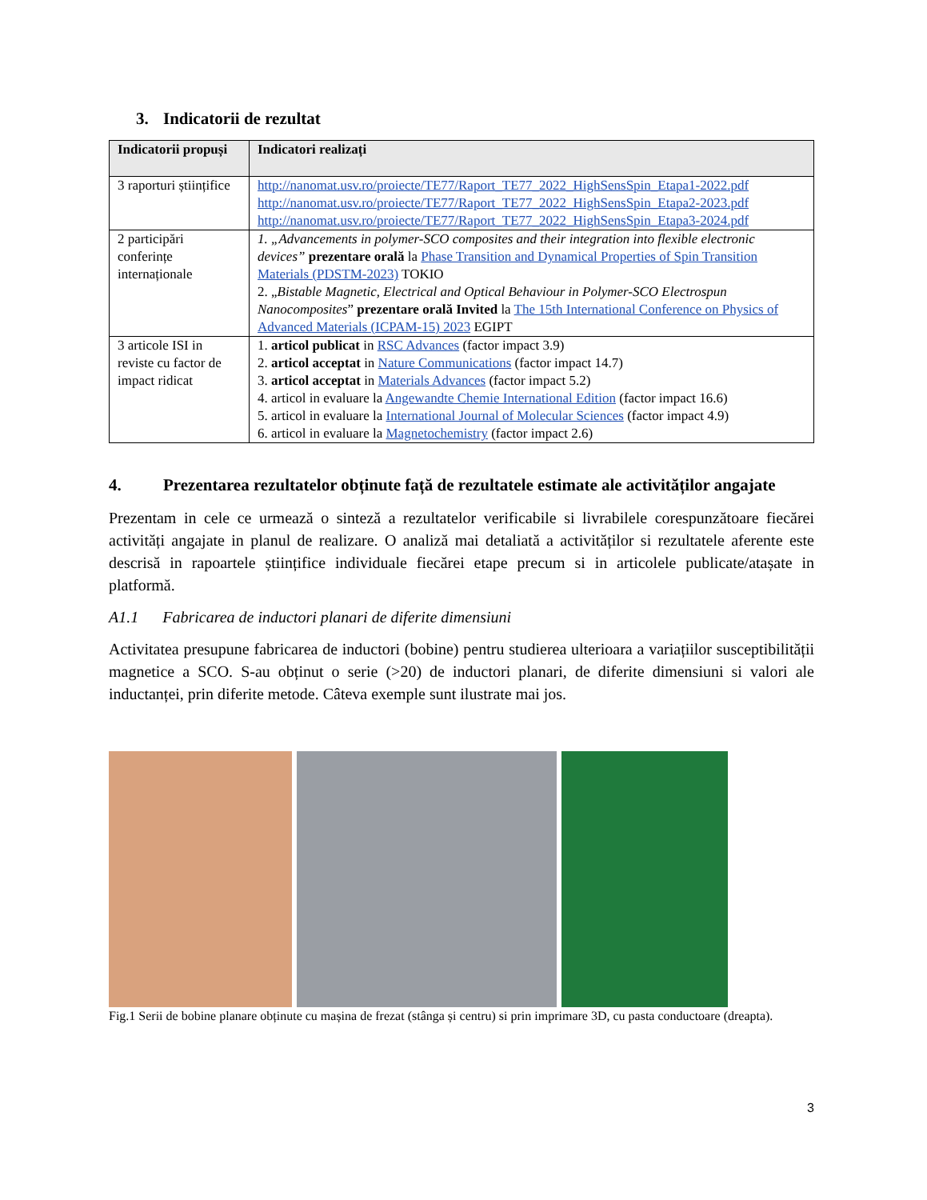3. Indicatorii de rezultat
| Indicatorii propuși | Indicatori realizați |
| --- | --- |
| 3 raporturi științifice | http://nanomat.usv.ro/proiecte/TE77/Raport_TE77_2022_HighSensSpin_Etapa1-2022.pdf http://nanomat.usv.ro/proiecte/TE77/Raport_TE77_2022_HighSensSpin_Etapa2-2023.pdf http://nanomat.usv.ro/proiecte/TE77/Raport_TE77_2022_HighSensSpin_Etapa3-2024.pdf |
| 2 participări conferințe internaționale | 1. „Advancements in polymer-SCO composites and their integration into flexible electronic devices” prezentare orală la Phase Transition and Dynamical Properties of Spin Transition Materials (PDSTM-2023) TOKIO 2. „ Bistable Magnetic, Electrical and Optical Behaviour in Polymer-SCO Electrospun Nanocomposites ” prezentare orală Invited la The 15th International Conference on Physics of Advanced Materials (ICPAM-15) 2023 EGIPT |
| 3 articole ISI in reviste cu factor de impact ridicat | 1. articol publicat in RSC Advances (factor impact 3.9) 2. articol acceptat in Nature Communications (factor impact 14.7) 3. articol acceptat in Materials Advances (factor impact 5.2) 4. articol in evaluare la Angewandte Chemie International Edition (factor impact 16.6) 5. articol in evaluare la International Journal of Molecular Sciences (factor impact 4.9) 6. articol in evaluare la Magnetochemistry (factor impact 2.6) |
4. Prezentarea rezultatelor obținute față de rezultatele estimate ale activităților angajate
Prezentam in cele ce urmează o sinteză a rezultatelor verificabile si livrabilele corespunzătoare fiecărei activități angajate in planul de realizare. O analiză mai detaliată a activităților si rezultatele aferente este descrisă in rapoartele științifice individuale fiecărei etape precum si in articolele publicate/atașate in platformă.
A1.1 Fabricarea de inductori planari de diferite dimensiuni
Activitatea presupune fabricarea de inductori (bobine) pentru studierea ulterioara a variațiilor susceptibilității magnetice a SCO. S-au obținut o serie (>20) de inductori planari, de diferite dimensiuni si valori ale inductanței, prin diferite metode. Câteva exemple sunt ilustrate mai jos.
Fig.1 Serii de bobine planare obținute cu mașina de frezat (stânga și centru) si prin imprimare 3D, cu pasta conductoare (dreapta).
3